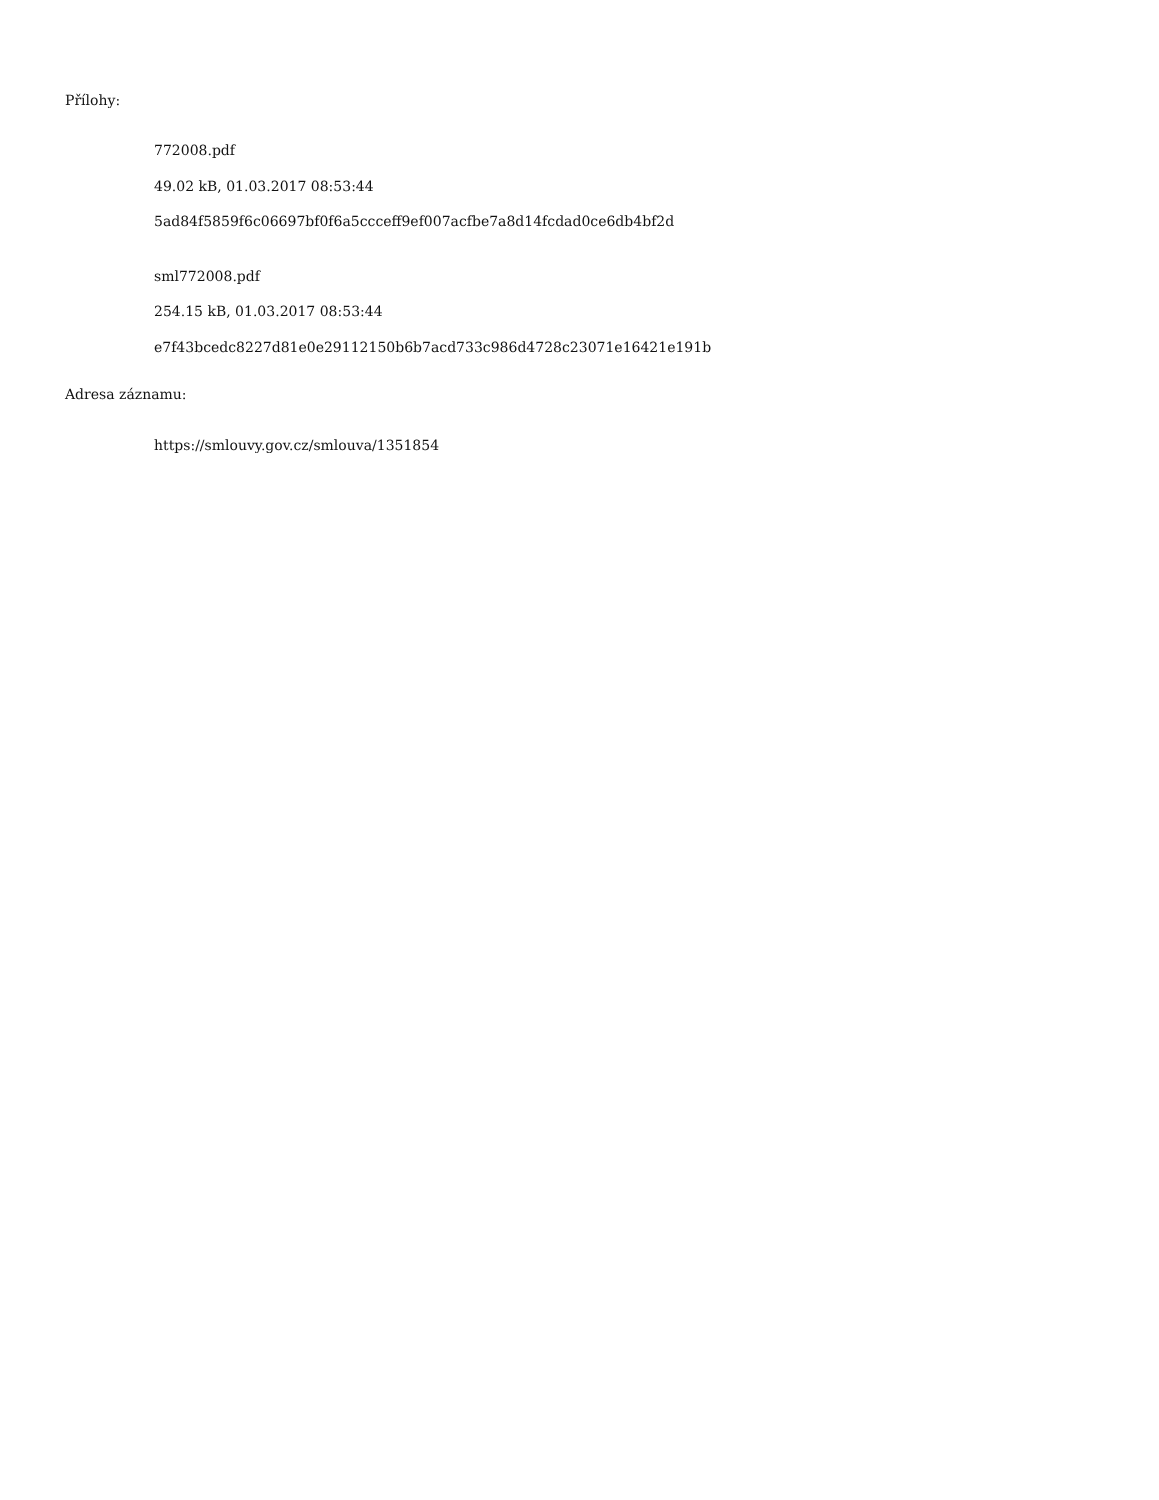Přílohy:
772008.pdf
49.02 kB, 01.03.2017 08:53:44
5ad84f5859f6c06697bf0f6a5ccceff9ef007acfbe7a8d14fcdad0ce6db4bf2d
sml772008.pdf
254.15 kB, 01.03.2017 08:53:44
e7f43bcedc8227d81e0e29112150b6b7acd733c986d4728c23071e16421e191b
Adresa záznamu:
https://smlouvy.gov.cz/smlouva/1351854